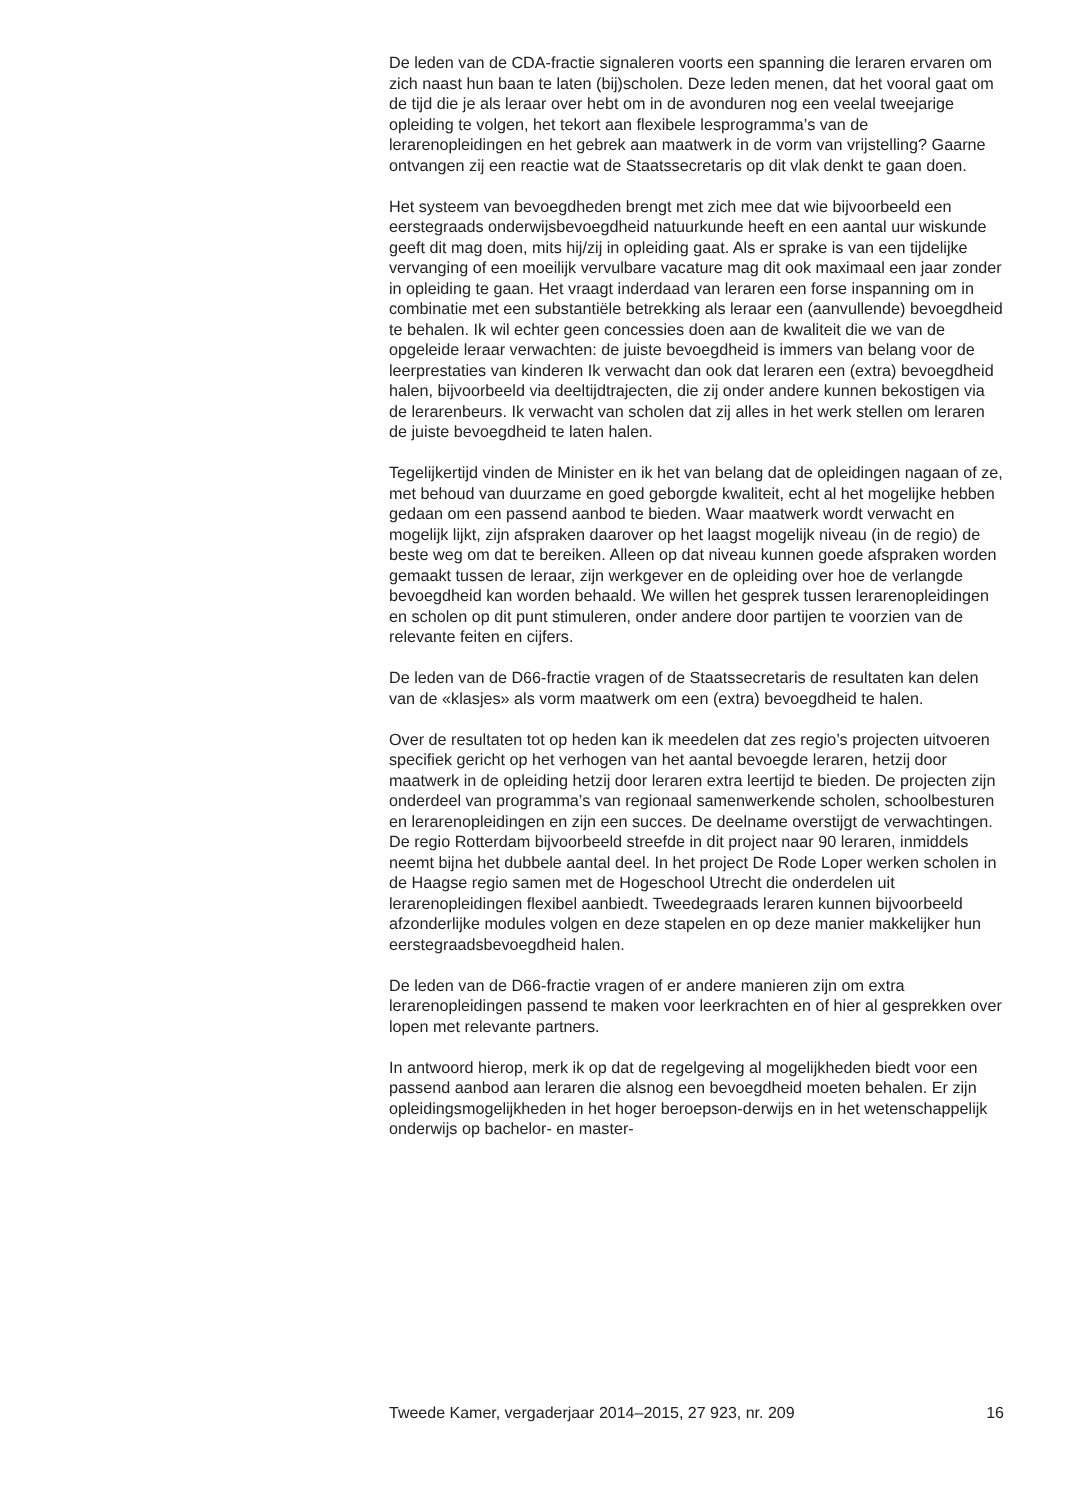De leden van de CDA-fractie signaleren voorts een spanning die leraren ervaren om zich naast hun baan te laten (bij)scholen. Deze leden menen, dat het vooral gaat om de tijd die je als leraar over hebt om in de avonduren nog een veelal tweejarige opleiding te volgen, het tekort aan flexibele lesprogramma’s van de lerarenopleidingen en het gebrek aan maatwerk in de vorm van vrijstelling? Gaarne ontvangen zij een reactie wat de Staatssecretaris op dit vlak denkt te gaan doen.
Het systeem van bevoegdheden brengt met zich mee dat wie bijvoorbeeld een eerstegraads onderwijsbevoegdheid natuurkunde heeft en een aantal uur wiskunde geeft dit mag doen, mits hij/zij in opleiding gaat. Als er sprake is van een tijdelijke vervanging of een moeilijk vervulbare vacature mag dit ook maximaal een jaar zonder in opleiding te gaan. Het vraagt inderdaad van leraren een forse inspanning om in combinatie met een substantiële betrekking als leraar een (aanvullende) bevoegdheid te behalen. Ik wil echter geen concessies doen aan de kwaliteit die we van de opgeleide leraar verwachten: de juiste bevoegdheid is immers van belang voor de leerprestaties van kinderen Ik verwacht dan ook dat leraren een (extra) bevoegdheid halen, bijvoorbeeld via deeltijdtrajecten, die zij onder andere kunnen bekostigen via de lerarenbeurs. Ik verwacht van scholen dat zij alles in het werk stellen om leraren de juiste bevoegdheid te laten halen.
Tegelijkertijd vinden de Minister en ik het van belang dat de opleidingen nagaan of ze, met behoud van duurzame en goed geborgde kwaliteit, echt al het mogelijke hebben gedaan om een passend aanbod te bieden. Waar maatwerk wordt verwacht en mogelijk lijkt, zijn afspraken daarover op het laagst mogelijk niveau (in de regio) de beste weg om dat te bereiken. Alleen op dat niveau kunnen goede afspraken worden gemaakt tussen de leraar, zijn werkgever en de opleiding over hoe de verlangde bevoegdheid kan worden behaald. We willen het gesprek tussen lerarenopleidingen en scholen op dit punt stimuleren, onder andere door partijen te voorzien van de relevante feiten en cijfers.
De leden van de D66-fractie vragen of de Staatssecretaris de resultaten kan delen van de «klasjes» als vorm maatwerk om een (extra) bevoegdheid te halen.
Over de resultaten tot op heden kan ik meedelen dat zes regio’s projecten uitvoeren specifiek gericht op het verhogen van het aantal bevoegde leraren, hetzij door maatwerk in de opleiding hetzij door leraren extra leertijd te bieden. De projecten zijn onderdeel van programma’s van regionaal samenwerkende scholen, schoolbesturen en lerarenopleidingen en zijn een succes. De deelname overstijgt de verwachtingen. De regio Rotterdam bijvoorbeeld streefde in dit project naar 90 leraren, inmiddels neemt bijna het dubbele aantal deel. In het project De Rode Loper werken scholen in de Haagse regio samen met de Hogeschool Utrecht die onderdelen uit lerarenopleidingen flexibel aanbiedt. Tweedegraads leraren kunnen bijvoorbeeld afzonderlijke modules volgen en deze stapelen en op deze manier makkelijker hun eerstegraadsbevoegdheid halen.
De leden van de D66-fractie vragen of er andere manieren zijn om extra lerarenopleidingen passend te maken voor leerkrachten en of hier al gesprekken over lopen met relevante partners.
In antwoord hierop, merk ik op dat de regelgeving al mogelijkheden biedt voor een passend aanbod aan leraren die alsnog een bevoegdheid moeten behalen. Er zijn opleidingsmogelijkheden in het hoger beroepson-derwijs en in het wetenschappelijk onderwijs op bachelor- en master-
Tweede Kamer, vergaderjaar 2014–2015, 27 923, nr. 209 16